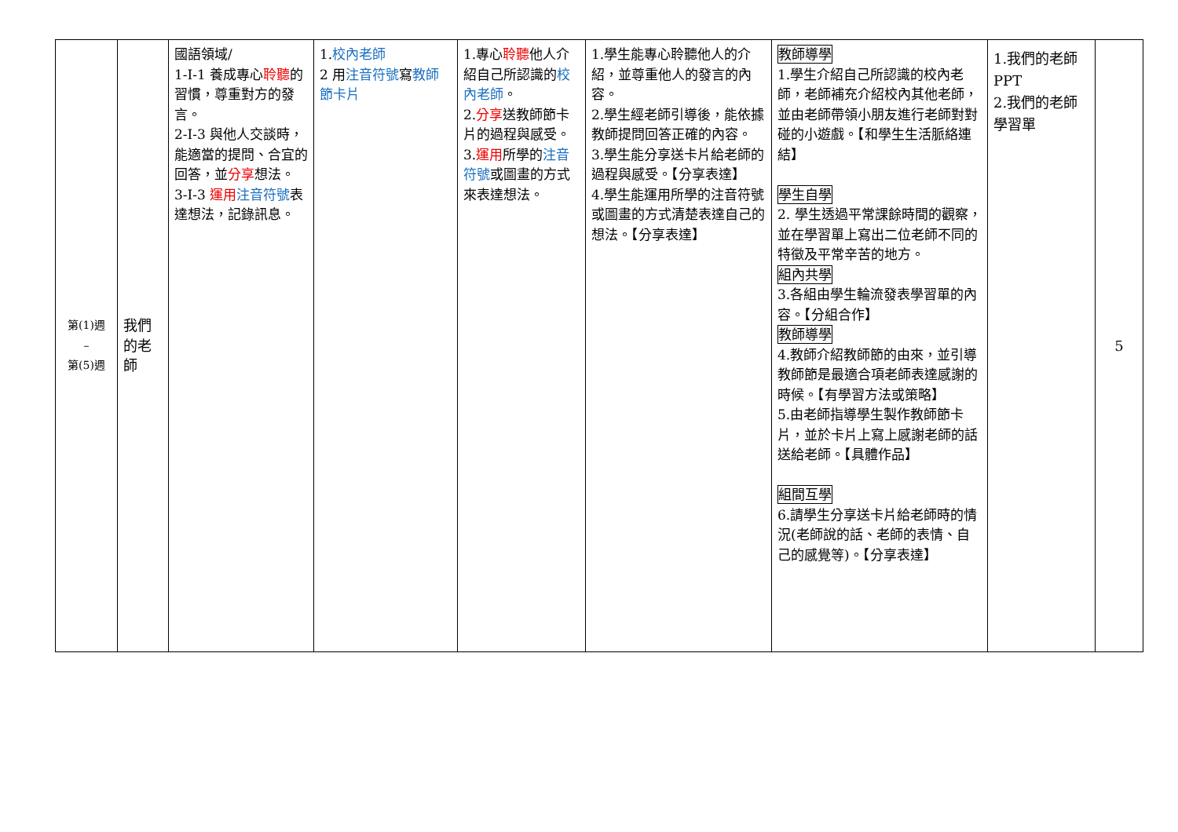| 第(1)週 – 第(5)週 | 我們 的老 師 | 國語領域/ 1-Ⅰ-1 養成專心 聆聽 的習慣，尊重對方的發言。 2-Ⅰ-3 與他人交談時，能適當的提問、合宜的回答，並 分享 想法。 3-Ⅰ-3 運用 注音符號 表達想法，記錄訊息。 | 1. 校內老師 2 用 注音符號 寫 教師節卡片 | 1.專心 聆聽 他人介紹自己所認識的 校內老師 。 2. 分享 送教師節卡片的過程與感受。 3. 運用 所學的 注音符號 或圖畫的方式來表達想法。 | 1.學生能專心聆聽他人的介紹，並尊重他人的發言的內容。 2.學生經老師引導後，能依據教師提問回答正確的內容。 3.學生能分享送卡片給老師的過程與感受。【分享表達】 4.學生能運用所學的注音符號或圖畫的方式清楚表達自己的想法。【分享表達】 | 教師導學 1.學生介紹自己所認識的校內老師，老師補充介紹校內其他老師，並由老師帶領小朋友進行老師對對碰的小遊戲。【和學生生活脈絡連結】 學生自學 2. 學生透過平常課餘時間的觀察，並在學習單上寫出二位老師不同的特徵及平常辛苦的地方。 組內共學 3.各組由學生輪流發表學習單的內容。【分組合作】 教師導學 4.教師介紹教師節的由來，並引導教師節是最適合項老師表達感謝的時候。【有學習方法或策略】 5.由老師指導學生製作教師節卡片，並於卡片上寫上感謝老師的話送給老師。【具體作品】 組間互學 6.請學生分享送卡片給老師時的情況(老師說的話、老師的表情、自己的感覺等)。【分享表達】 | 1.我們的老師PPT 2.我們的老師學習單 | 5 |